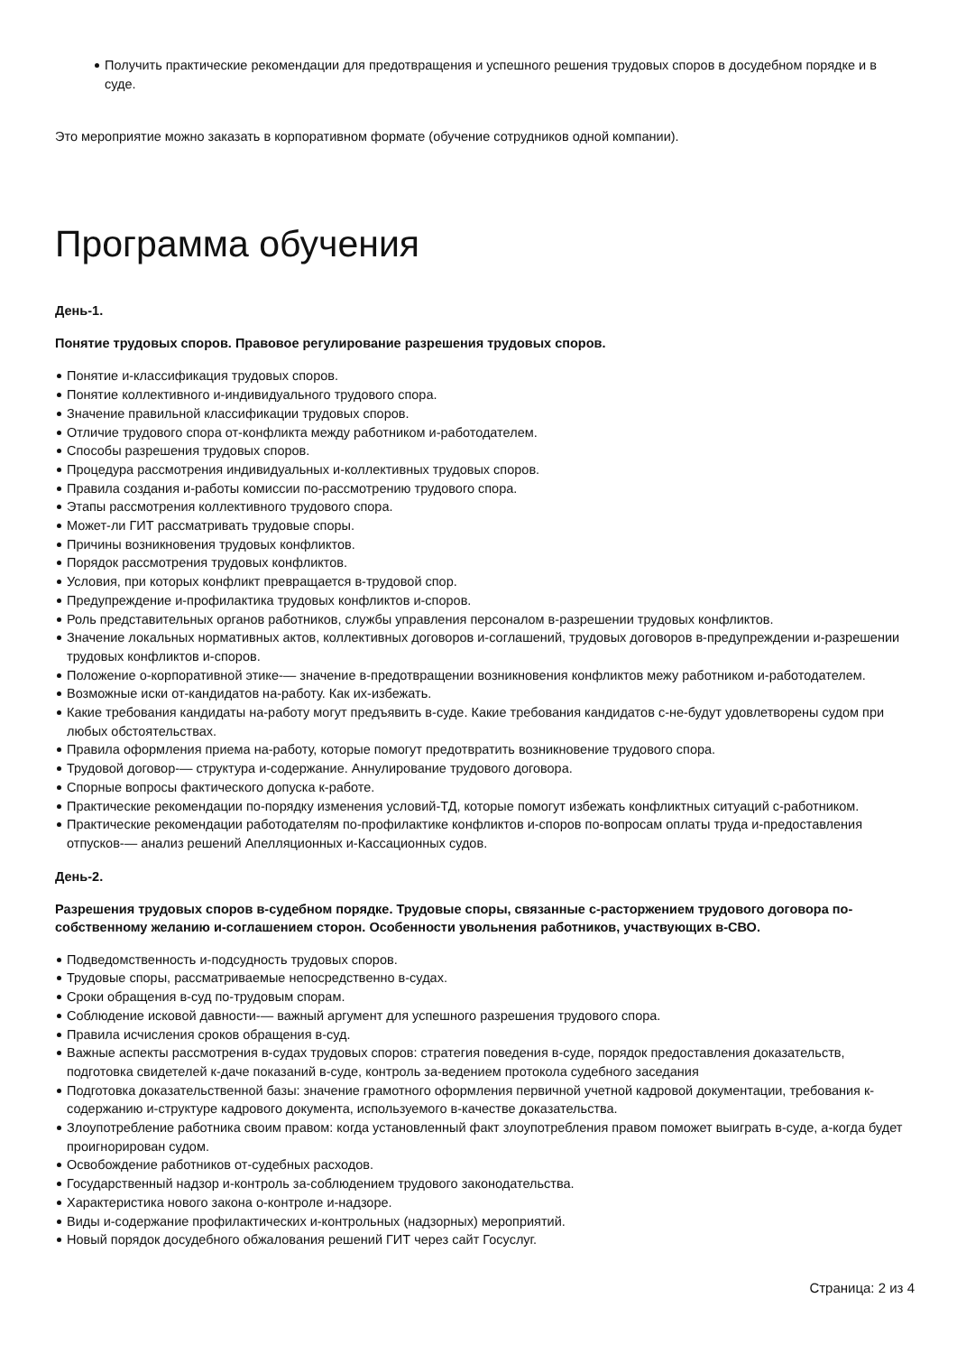Получить практические рекомендации для предотвращения и успешного решения трудовых споров в досудебном порядке и в суде.
Это мероприятие можно заказать в корпоративном формате (обучение сотрудников одной компании).
Программа обучения
День-1.
Понятие трудовых споров. Правовое регулирование разрешения трудовых споров.
Понятие и-классификация трудовых споров.
Понятие коллективного и-индивидуального трудового спора.
Значение правильной классификации трудовых споров.
Отличие трудового спора от-конфликта между работником и-работодателем.
Способы разрешения трудовых споров.
Процедура рассмотрения индивидуальных и-коллективных трудовых споров.
Правила создания и-работы комиссии по-рассмотрению трудового спора.
Этапы рассмотрения коллективного трудового спора.
Может-ли ГИТ рассматривать трудовые споры.
Причины возникновения трудовых конфликтов.
Порядок рассмотрения трудовых конфликтов.
Условия, при которых конфликт превращается в-трудовой спор.
Предупреждение и-профилактика трудовых конфликтов и-споров.
Роль представительных органов работников, службы управления персоналом в-разрешении трудовых конфликтов.
Значение локальных нормативных актов, коллективных договоров и-соглашений, трудовых договоров в-предупреждении и-разрешении трудовых конфликтов и-споров.
Положение о-корпоративной этике-— значение в-предотвращении возникновения конфликтов межу работником и-работодателем.
Возможные иски от-кандидатов на-работу. Как их-избежать.
Какие требования кандидаты на-работу могут предъявить в-суде. Какие требования кандидатов с-не-будут удовлетворены судом при любых обстоятельствах.
Правила оформления приема на-работу, которые помогут предотвратить возникновение трудового спора.
Трудовой договор-— структура и-содержание. Аннулирование трудового договора.
Спорные вопросы фактического допуска к-работе.
Практические рекомендации по-порядку изменения условий-ТД, которые помогут избежать конфликтных ситуаций с-работником.
Практические рекомендации работодателям по-профилактике конфликтов и-споров по-вопросам оплаты труда и-предоставления отпусков-— анализ решений Апелляционных и-Кассационных судов.
День-2.
Разрешения трудовых споров в-судебном порядке. Трудовые споры, связанные с-расторжением трудового договора по-собственному желанию и-соглашением сторон. Особенности увольнения работников, участвующих в-СВО.
Подведомственность и-подсудность трудовых споров.
Трудовые споры, рассматриваемые непосредственно в-судах.
Сроки обращения в-суд по-трудовым спорам.
Соблюдение исковой давности-— важный аргумент для успешного разрешения трудового спора.
Правила исчисления сроков обращения в-суд.
Важные аспекты рассмотрения в-судах трудовых споров: стратегия поведения в-суде, порядок предоставления доказательств, подготовка свидетелей к-даче показаний в-суде, контроль за-ведением протокола судебного заседания
Подготовка доказательственной базы: значение грамотного оформления первичной учетной кадровой документации, требования к-содержанию и-структуре кадрового документа, используемого в-качестве доказательства.
Злоупотребление работника своим правом: когда установленный факт злоупотребления правом поможет выиграть в-суде, а-когда будет проигнорирован судом.
Освобождение работников от-судебных расходов.
Государственный надзор и-контроль за-соблюдением трудового законодательства.
Характеристика нового закона о-контроле и-надзоре.
Виды и-содержание профилактических и-контрольных (надзорных) мероприятий.
Новый порядок досудебного обжалования решений ГИТ через сайт Госуслуг.
Страница: 2 из 4